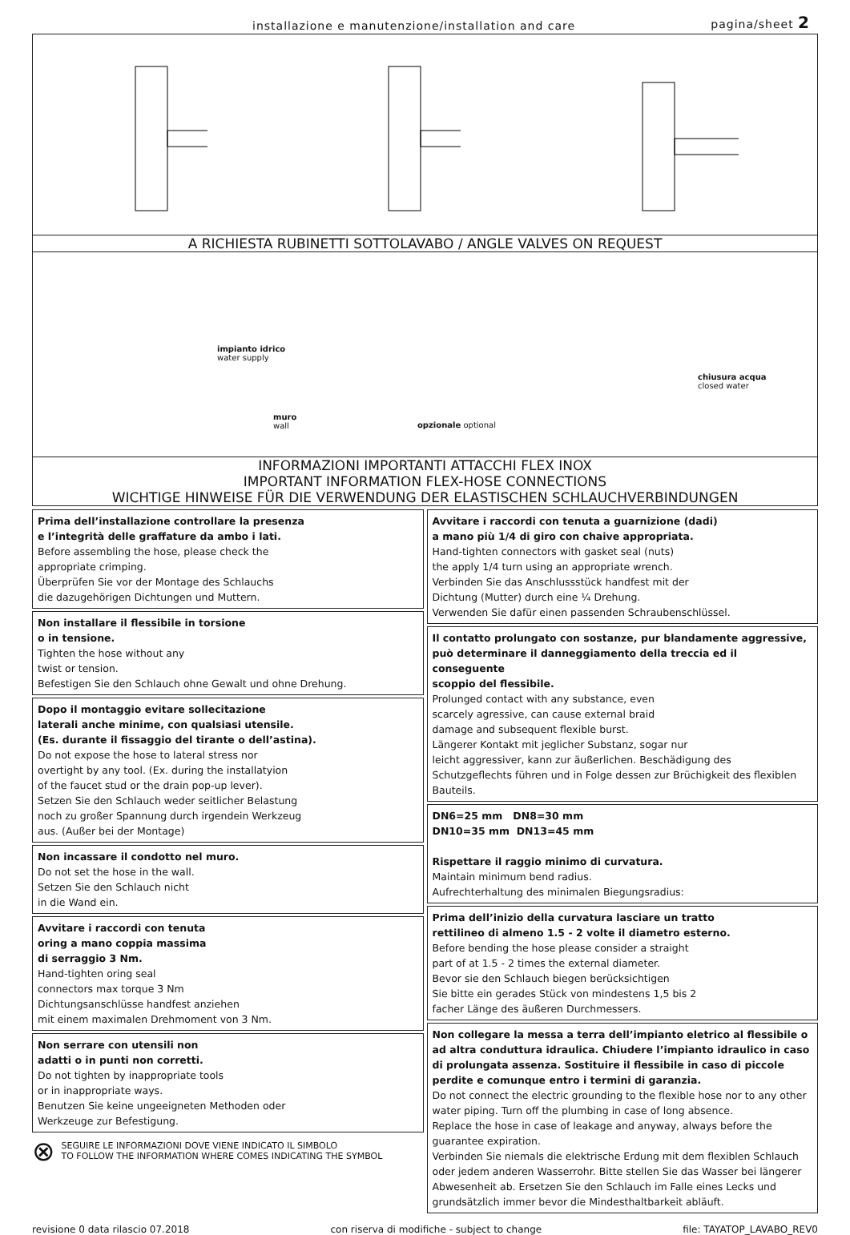installazione e manutenzione/installation and care pagina/sheet 2
A RICHIESTA RUBINETTI SOTTOLAVABO / ANGLE VALVES ON REQUEST
impianto idrico
water supply
muro
wall
opzionale optional
chiusura acqua
closed water
INFORMAZIONI IMPORTANTI ATTACCHI FLEX INOX
IMPORTANT INFORMATION FLEX-HOSE CONNECTIONS
WICHTIGE HINWEISE FÜR DIE VERWENDUNG DER ELASTISCHEN SCHLAUCHVERBINDUNGEN
Prima dell’installazione controllare la presenza
e l’integrità delle graffature da ambo i lati.
Before assembling the hose, please check the
appropriate crimping.
Überprüfen Sie vor der Montage des Schlauchs
die dazugehörigen Dichtungen und Muttern.
Non installare il flessibile in torsione
o in tensione.
Tighten the hose without any
twist or tension.
Befestigen Sie den Schlauch ohne Gewalt und ohne Drehung.
Dopo il montaggio evitare sollecitazione
laterali anche minime, con qualsiasi utensile.
(Es. durante il fissaggio del tirante o dell’astina).
Do not expose the hose to lateral stress nor
overtight by any tool. (Ex. during the installatyion
of the faucet stud or the drain pop-up lever).
Setzen Sie den Schlauch weder seitlicher Belastung
noch zu großer Spannung durch irgendein Werkzeug
aus. (Außer bei der Montage)
Non incassare il condotto nel muro.
Do not set the hose in the wall.
Setzen Sie den Schlauch nicht
in die Wand ein.
Avvitare i raccordi con tenuta
oring a mano coppia massima
di serraggio 3 Nm.
Hand-tighten oring seal
connectors max torque 3 Nm
Dichtungsanschlüsse handfest anziehen
mit einem maximalen Drehmoment von 3 Nm.
Non serrare con utensili non
adatti o in punti non corretti.
Do not tighten by inappropriate tools
or in inappropriate ways.
Benutzen Sie keine ungeeigneten Methoden oder
Werkzeuge zur Befestigung.
⊗ SEGUIRE LE INFORMAZIONI DOVE VIENE INDICATO IL SIMBOLO
TO FOLLOW THE INFORMATION WHERE COMES INDICATING THE SYMBOL
Avvitare i raccordi con tenuta a guarnizione (dadi)
a mano più 1/4 di giro con chaive appropriata.
Hand-tighten connectors with gasket seal (nuts)
the apply 1/4 turn using an appropriate wrench.
Verbinden Sie das Anschlussstück handfest mit der
Dichtung (Mutter) durch eine ¼ Drehung.
Verwenden Sie dafür einen passenden Schraubenschlüssel.
Il contatto prolungato con sostanze, pur blandamente aggressive,
può determinare il danneggiamento della treccia ed il conseguente
scoppio del flessibile.
Prolunged contact with any substance, even
scarcely agressive, can cause external braid
damage and subsequent flexible burst.
Längerer Kontakt mit jeglicher Substanz, sogar nur
leicht aggressiver, kann zur äußerlichen. Beschädigung des Schutzgeflechts führen und in Folge dessen zur Brüchigkeit des flexiblen Bauteils.
DN6=25 mm DN8=30 mm
DN10=35 mm DN13=45 mm
Rispettare il raggio minimo di curvatura.
Maintain minimum bend radius.
Aufrechterhaltung des minimalen Biegungsradius:
Prima dell’inizio della curvatura lasciare un tratto
rettilineo di almeno 1.5 - 2 volte il diametro esterno.
Before bending the hose please consider a straight
part of at 1.5 - 2 times the external diameter.
Bevor sie den Schlauch biegen berücksichtigen
Sie bitte ein gerades Stück von mindestens 1,5 bis 2
facher Länge des äußeren Durchmessers.
Non collegare la messa a terra dell’impianto eletrico al flessibile o ad altra conduttura idraulica. Chiudere l’impianto idraulico in caso di prolungata assenza. Sostituire il flessibile in caso di piccole perdite e comunque entro i termini di garanzia.
Do not connect the electric grounding to the flexible hose nor to any other water piping. Turn off the plumbing in case of long absence.
Replace the hose in case of leakage and anyway, always before the guarantee expiration.
Verbinden Sie niemals die elektrische Erdung mit dem flexiblen Schlauch oder jedem anderen Wasserrohr. Bitte stellen Sie das Wasser bei längerer Abwesenheit ab. Ersetzen Sie den Schlauch im Falle eines Lecks und grundsätzlich immer bevor die Mindesthaltbarkeit abläuft.
revisione 0 data rilascio 07.2018 con riserva di modifiche - subject to change file: TAYATOP_LAVABO_REV0